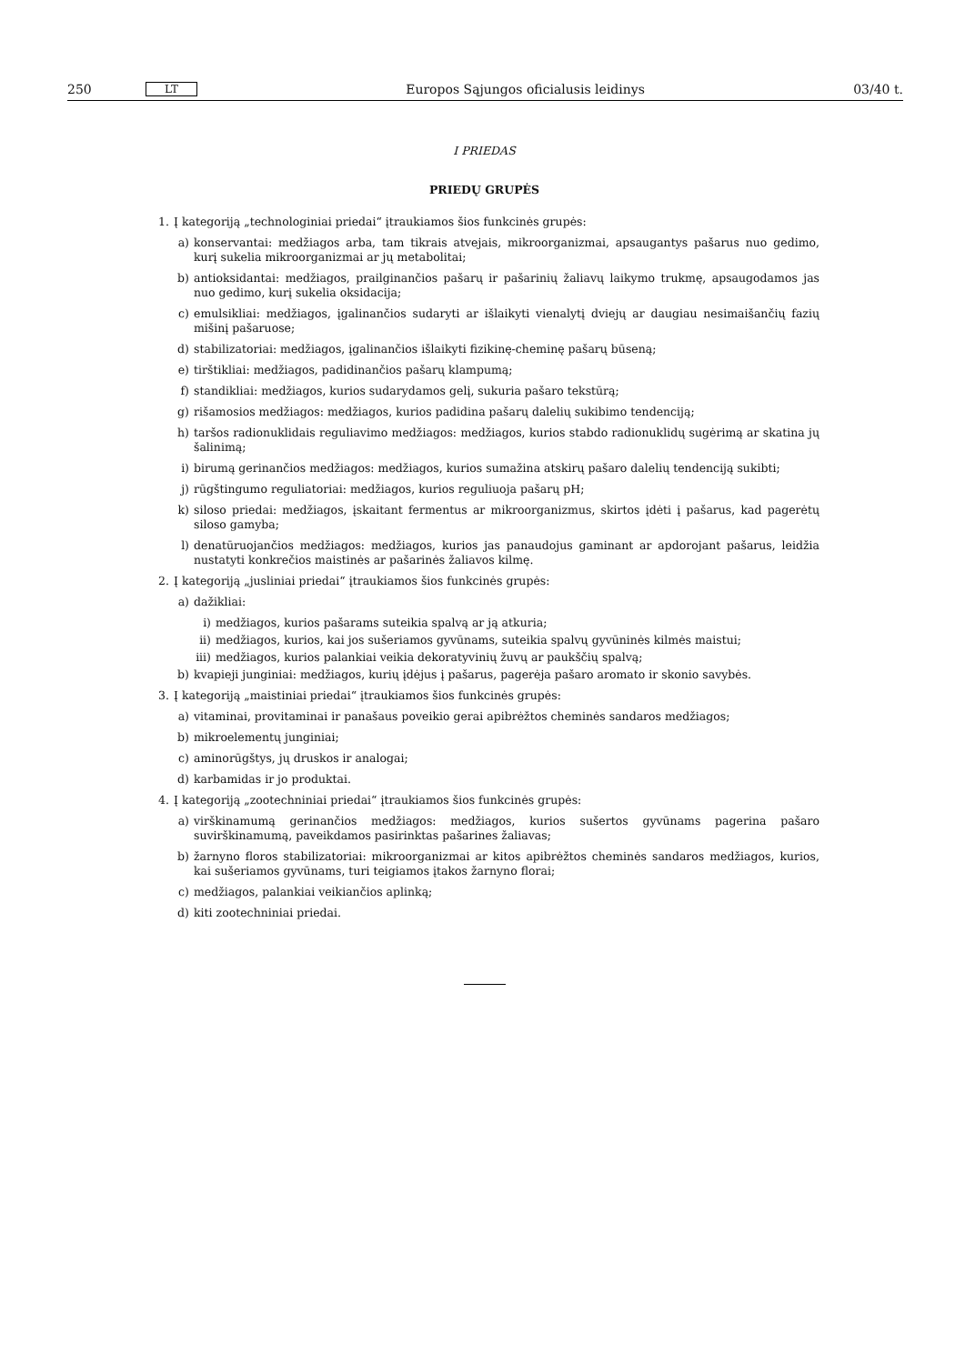250 LT Europos Sąjungos oficialusis leidinys 03/40 t.
I PRIEDAS
PRIEDŲ GRUPĖS
1. Į kategoriją „technologiniai priedai“ įtraukiamos šios funkcinės grupės:
a) konservantai: medžiagos arba, tam tikrais atvejais, mikroorganizmai, apsaugantys pašarus nuo gedimo, kurį sukelia mikroorganizmai ar jų metabolitai;
b) antioksidantai: medžiagos, prailginančios pašarų ir pašarinių žaliavų laikymo trukmę, apsaugodamos jas nuo gedimo, kurį sukelia oksidacija;
c) emulsikliai: medžiagos, įgalinančios sudaryti ar išlaikyti vienalytį dviejų ar daugiau nesimaišančių fazių mišinį pašaruose;
d) stabilizatoriai: medžiagos, įgalinančios išlaikyti fizikinę-cheminę pašarų būseną;
e) tirštikliai: medžiagos, padidinančios pašarų klampumą;
f) standikliai: medžiagos, kurios sudarydamos gelį, sukuria pašaro tekstūrą;
g) rišamosios medžiagos: medžiagos, kurios padidina pašarų dalelių sukibimo tendenciją;
h) taršos radionuklidais reguliavimo medžiagos: medžiagos, kurios stabdo radionuklidų sugėrimą ar skatina jų šalinimą;
i) birumą gerinančios medžiagos: medžiagos, kurios sumažina atskirų pašaro dalelių tendenciją sukibti;
j) rūgštingumo reguliatoriai: medžiagos, kurios reguliuoja pašarų pH;
k) siloso priedai: medžiagos, įskaitant fermentus ar mikroorganizmus, skirtos įdėti į pašarus, kad pagerėtų siloso gamyba;
l) denatūruojančios medžiagos: medžiagos, kurios jas panaudojus gaminant ar apdorojant pašarus, leidžia nustatyti konkrečios maistinės ar pašarinės žaliavos kilmę.
2. Į kategoriją „jusliniai priedai“ įtraukiamos šios funkcinės grupės:
a) dažikliai:
i) medžiagos, kurios pašarams suteikia spalvą ar ją atkuria;
ii) medžiagos, kurios, kai jos sušeriamos gyvūnams, suteikia spalvų gyvūninės kilmės maistui;
iii) medžiagos, kurios palankiai veikia dekoratyvinių žuvų ar paukščių spalvą;
b) kvapieji junginiai: medžiagos, kurių įdėjus į pašarus, pagerėja pašaro aromato ir skonio savybės.
3. Į kategoriją „maistiniai priedai“ įtraukiamos šios funkcinės grupės:
a) vitaminai, provitaminai ir panašaus poveikio gerai apibrėžtos cheminės sandaros medžiagos;
b) mikroelementų junginiai;
c) aminorūgštys, jų druskos ir analogai;
d) karbamidas ir jo produktai.
4. Į kategoriją „zootechniniai priedai“ įtraukiamos šios funkcinės grupės:
a) virškinamumą gerinančios medžiagos: medžiagos, kurios sušertos gyvūnams pagerina pašaro suvirškinamumą, paveikdamos pasirinktas pašarines žaliavas;
b) žarnyno floros stabilizatoriai: mikroorganizmai ar kitos apibrėžtos cheminės sandaros medžiagos, kurios, kai sušeriamos gyvūnams, turi teigiamos įtakos žarnyno florai;
c) medžiagos, palankiai veikiančios aplinką;
d) kiti zootechniniai priedai.